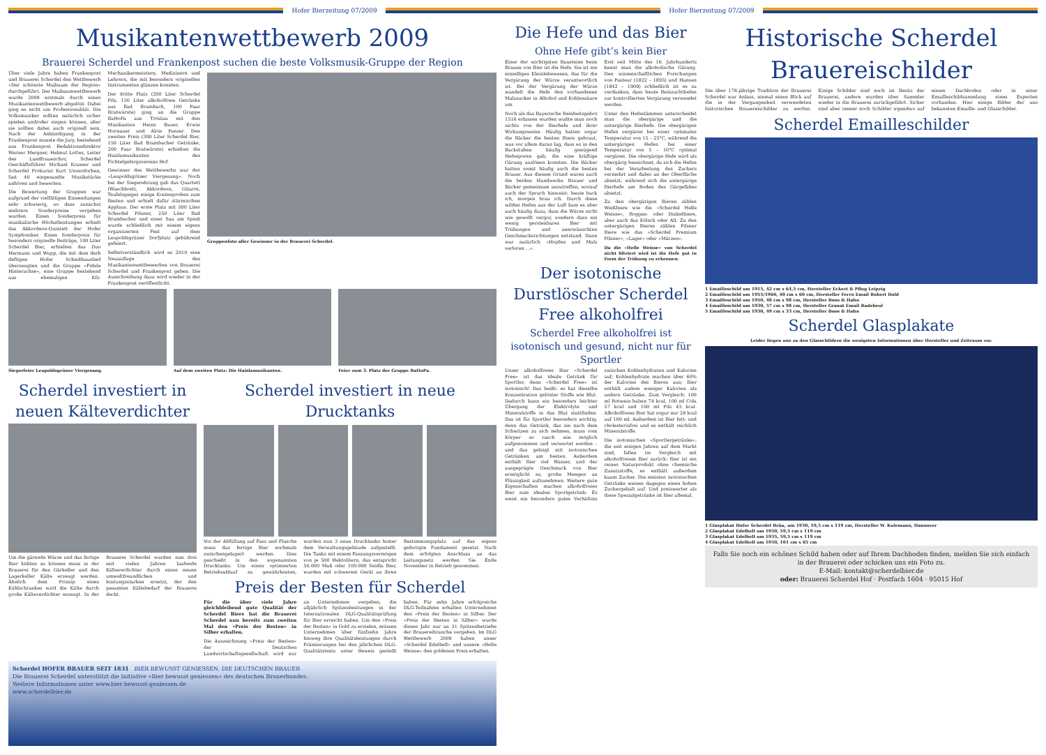Hofer Bierzeitung 07/2009 Hofer Bierzeitung 07/2009
Musikantenwettbewerb 2009
Brauerei Scherdel und Frankenpost suchen die beste Volksmusik-Gruppe der Region
Über viele Jahre haben Frankenpost und Brauerei Scherdel den Wettbewerb »Der schönste Maibaum der Region« durchgeführt. Der Maibaumwettbewerb wurde 2009 erstmals durch einen Musikantenwettbewerb abgelöst. Dabei ging es nicht um Professionalität. Die Volksmusiker sollten natürlich sicher spielen und/oder singen können, aber sie sollten dabei auch originell sein. Nach der Ankündigung in der Frankenpost musste die Jury, bestehend aus Frankenpost Redaktionsdirektor Werner Mergner, Helmut Lottes, Leiter des Landfrauenchor, Scherdel Geschäftsführer Michael Krasser und Scherdel Prokurist Kurt Unverdorben, fast 40 eingesandte Musikstücke anhören und bewerten.
Die Bewertung der Gruppen war aufgrund der vielfältigen Einsendungen sehr schwierig, so dass zunächst mehrere Sonderpreise vergeben wurden. Einen Sonderpreis für musikalische Höchstleistungen erhielt das Akkordeon-Quintett der Hofer Symphoniker. Einen Sonderpreis für besonders originelle Beiträge, 100 Liter Scherdel Bier, erhielten das Duo Hermann und Wupp, die mit dem derb deftigen Hofer Scheißhauslied überzeugten und die Gruppe »Fidele Hinterachse«, eine Gruppe bestehend aus ehemaligen Kfz-Mechanikermeistern, Medizinern und Lehrern, die mit besonders originellen Instrumenten glänzen konnten.
Der dritte Platz (200 Liter Scherdel Pils, 150 Liter alkoholfreie Getränke aus Bad Brambach, 100 Paar Bratwürste) ging an die Gruppe BaHoPa aus Tröstau mit den Musikanten Heinz Bauer, Erwin Hornauer und Alois Panzer. Den zweiten Preis (300 Liter Scherdel Bier, 150 Liter Bad Brambacher Getränke, 200 Paar Bratwürste) erhielten die Haislamusikanten des Fichtelgebirgsvereins Hof.
Gewinner des Wettbewerbs war der »Leupoldsgrüner Viergesang«. Noch bei der Siegerehrung gab das Quartett (Waschbrett, Akkordeon, Gitarre, Teufelsgeige) einige Kostenproben zum Besten und erhielt dafür stürmischen Applaus. Der erste Platz mit 500 Liter Scherdel Pilsner, 250 Liter Bad Brambacher und einer Sau am Spieß wurde schließlich mit einem eigens organisierten Fest auf dem Leupoldsgrüner Dorfplatz gebührend gefeiert.
Selbstverständlich wird es 2010 eine Neuauflage des Musikantenwettbewerbes von Brauerei Scherdel und Frankenpost geben. Die Ausschreibung dazu wird wieder in der Frankenpost veröffentlicht.
Gruppenfoto aller Gewinner in der Brauerei Scherdel.
Siegerfeier Leupoldsgrüner Viergesang.
Auf dem zweiten Platz: Die Haislamusikanten.
Feier zum 3. Platz der Gruppe BaHoPa.
Scherdel investiert in neuen Kälteverdichter
Um die gärende Würze und das fertige Bier kühlen zu können muss in der Brauerei für den Gärkeller und den Lagerkeller Kälte erzeugt werden. Ähnlich dem Prinzip eines Kühlschrankes wird die Kälte durch große Kälteverdichter erzeugt. In der Brauerei Scherdel wurden nun drei seit vielen Jahren laufende Kälteverdichter durch einen neuen umweltfreundlichen und leistungsstarken ersetzt, der den gesamten Kältebedarf der Brauerei deckt.
Scherdel investiert in neue Drucktanks
Vor der Abfüllung auf Fass und Flasche muss das fertige Bier nochmals zwischengelagert werden. Dies geschieht in den sogenannten Drucktanks. Um einen optimierten Betriebsablauf zu gewährleisten, wurden nun 3 neue Drucktanks hinter dem Verwaltungsgebäude aufgestellt. Die Tanks mit einem Fassungsvermögen von je 500 Hektolitern, das entspricht 50.000 Maß oder 100.000 Seidla Bier, wurden mit schwerem Gerät an ihren Bestimmungsplatz auf das eigens gefertigte Fundament gesetzt. Nach dem erfolgten Anschluss an das Leitungsnetz werden Sie Ende November in Betrieb genommen.
Preis der Besten für Scherdel
Für die über viele Jahre gleichbleibend gute Qualität der Scherdel Biere hat die Brauerei Scherdel nun bereits zum zweiten Mal den »Preis der Besten« in Silber erhalten.
Die Auszeichnung »Preis der Besten« der Deutschen Landwirtschaftsgesellschaft wird nur an Unternehmen vergeben, die alljährlich Spitzenleistungen in der Internationalen DLG-Qualitätsprüfung für Bier erreicht haben. Um den »Preis der Besten« in Gold zu erzielen, müssen Unternehmen über fünfzehn Jahre hinweg ihre Qualitätsleistungen durch Prämierungen bei den jährlichen DLG-Qualitätstests unter Beweis gestellt haben. Für zehn Jahre erfolgreiche DLG-Teilnahme erhalten Unternehmen den »Preis der Besten« in Silber. Der »Preis der Besten in Silber« wurde dieses Jahr nur an 31 Spitzenbetriebe der Brauereibranche vergeben. Im DLG Wettbewerb 2009 haben unser »Scherdel Edelhell« und unsere »Helle Weisse« den goldenen Preis erhalten.
Scherdel HOFER BRAUER SEIT 1831 BIER BEWUSST GENIESSEN. DIE DEUTSCHEN BRAUER
Die Brauerei Scherdel unterstützt die Initiative »Bier bewusst geniessen« des deutschen Brauerbundes.
Weitere Informationen unter www.bier-bewusst-geniessen.de
www.scherdelbier.de
Die Hefe und das Bier
Ohne Hefe gibt’s kein Bier
Einer der wichtigsten Bausteine beim Brauen von Bier ist die Hefe. Sie ist ein einzelliges Kleinlebewesen, das für die Vergärung der Würze verantwortlich ist. Bei der Vergärung der Würze wandelt die Hefe den vorhandenen Malzzucker in Alkohol und Kohlensäure um.
Noch als das Bayerische Reinheitsgebot 1516 erlassen wurden wußte man noch nichts von der Bierhefe und ihrer Wirkungsweise. Häufig hatten sogar die Bäcker die besten Biere gebraut, was vor allem daran lag, dass es in den Backstuben häufig genügend Hefesporen gab, die eine kräftige Gärung auslösen konnten. Die Bäcker hatten somit häufig auch die besten Brauer. Aus diesem Grund waren auch die beiden Handwerke Brauer und Bäcker gemeinsam anzutreffen, worauf auch der Spruch hinweist: heute back ich, morgen brau ich. Durch diese wilden Hefen aus der Luft kam es aber auch häufig dazu, dass die Würze nicht wie gewollt vergor, sondern dass ein wenig gerstenbares Bier mit Trübungen und unerwünschten Geschmacksrichtungen entstand. Dann war natürlich »Hopfen und Malz verloren ...«.
Erst seit Mitte des 16. Jahrhunderts kennt man die alkoholische Gärung. Den wissenschaftlichen Forschungen von Pasteur (1822 – 1895) und Hansen (1842 – 1909) schließlich ist es zu verdanken, dass heute Reinzuchthefen zur kontrollierten Vergärung verwendet werden.
Unter den Hefestämmen unterscheidet man die obergärige und die untergärige Bierhefe. Die obergärigen Hefen vergären bei einer optimalen Temperatur von 15 – 25°C, während die untergärigen Hefen bei einer Temperatur von 5 – 10°C optimal vergären. Die obergärige Hefe wird als obergärig bezeichnet, da sich die Hefen bei der Verarbeitung des Zuckers vermehrt und dabei an der Oberfläche absetzt, während sich die untergärige Bierhefe am Boden des Gärgefäßes absetzt.
Zu den obergärigen Bieren zählen Weißbiere wie die »Scherdel Helle Weisse«, Roggen- oder Dinkelbiere, aber auch das Kölsch oder Alt. Zu den untergärigen Bieren zählen Pilsner Biere wie das »Scherdel Premium Pilsner«, »Lager« oder »Märzen«.
Da die »Helle Weisse« von Scherdel nicht filtriert wird ist die Hefe gut in Form der Trübung zu erkennen.
Der isotonische Durstlöscher Scherdel Free alkoholfrei
Scherdel Free alkoholfrei ist isotonisch und gesund, nicht nur für Sportler
Unser alkoholfreies Bier »Scherdel Free« ist das ideale Getränk für Sportler, denn »Scherdel Free« ist isotonisch! Das heißt: es hat dieselbe Konzentration gelöster Stoffe wie Blut. Dadurch kann ein besonders leichter Übergang der Elektrolyte und Mineralstoffe in das Blut stattfinden. Das ist für Sportler besonders wichtig, denn das Getränk, das sie nach dem Schwitzen zu sich nehmen, muss vom Körper so rasch wie möglich aufgenommen und verwertet werden – und das gelingt mit isotonischen Getränken am besten. Außerdem enthält Bier viel Wasser, und der ausgeprägte Geschmack von Bier ermöglicht es, große Mengen an Flüssigkeit aufzunehmen. Weitere gute Eigenschaften machen alkoholfreies Bier zum idealen Sportgetränk: Es weist ein besonders gutes Verhältnis zwischen Kohlenhydraten und Kalorien auf; Kohlenhydrate machen über 60% der Kalorien des Bieres aus; Bier enthält zudem weniger Kalorien als andere Getränke. Zum Vergleich: 100 ml Rotwein haben 74 kcal, 100 ml Cola 57 kcal und 100 ml Pils 43 kcal. Alkoholfreies Bier hat sogar nur 28 kcal auf 100 ml. Außerdem ist Bier fett- und cholesterinfrei und es enthält reichlich Mineralstoffe.
Die isotonischen »Sportlergetränke«, die seit einigen Jahren auf dem Markt sind, fallen im Vergleich mit alkoholfreiem Bier zurück: Bier ist ein reines Naturprodukt ohne chemische Zusatzstoffe, es enthält außerdem kaum Zucker. Die meisten isotonischen Getränke weisen dagegen einen hohen Zuckergehalt auf. Und preiswerter als diese Spezialgetränke ist Bier allemal.
Historische Scherdel Brauereischilder
Die über 178-jährige Tradition der Brauerei Scherdel war Anlass, einmal einen Blick auf die in der Vergangenheit verwendeten historischen Brauereischilder zu werfen. Einige Schilder sind noch im Besitz der Brauerei, andere wurden über Sammler wieder in die Brauerei zurückgeführt. Sicher sind aber immer noch Schilder irgendwo auf einem Dachboden oder in einer Emailleschildsammlung eines Experten vorhanden. Hier einige Bilder der uns bekannten Emaille- und Glasschilder.
Scherdel Emailleschilder
1 Emailleschild um 1915, 42 cm x 64,5 cm, Hersteller Eckert & Pflug Leipzig
2 Emailleschild um 1955/1960, 40 cm x 60 cm, Hersteller Ferro Email Robert Dold
3 Emailleschild um 1950, 48 cm x 98 cm, Hersteller Boos & Hahn
4 Emailleschild um 1930, 57 cm x 98 cm, Hersteller Granat Email Radebeul
5 Emailleschild um 1930, 49 cm x 33 cm, Hersteller Boos & Hahn
Scherdel Glasplakate
Leider liegen uns zu den Glasschildern die wenigsten Informationen über Hersteller und Zeitraum vor.
1 Glasplakat Hofer Scherdel Bräu, um 1930, 59,5 cm x 119 cm, Hersteller W. Kulemann, Hannover
2 Glasplakat Edelhell um 1950, 59,5 cm x 119 cm
3 Glasplakat Edelhell um 1935, 59,5 cm x 119 cm
4 Glasplakat Edelhell um 1950, 101 cm x 65 cm
Falls Sie noch ein schönes Schild haben oder auf Ihrem Dachboden finden, melden Sie sich einfach in der Brauerei oder schicken uns ein Foto zu.
E-Mail: kontakt@scherdelbier.de
oder: Brauerei Scherdel Hof · Postfach 1604 · 95015 Hof